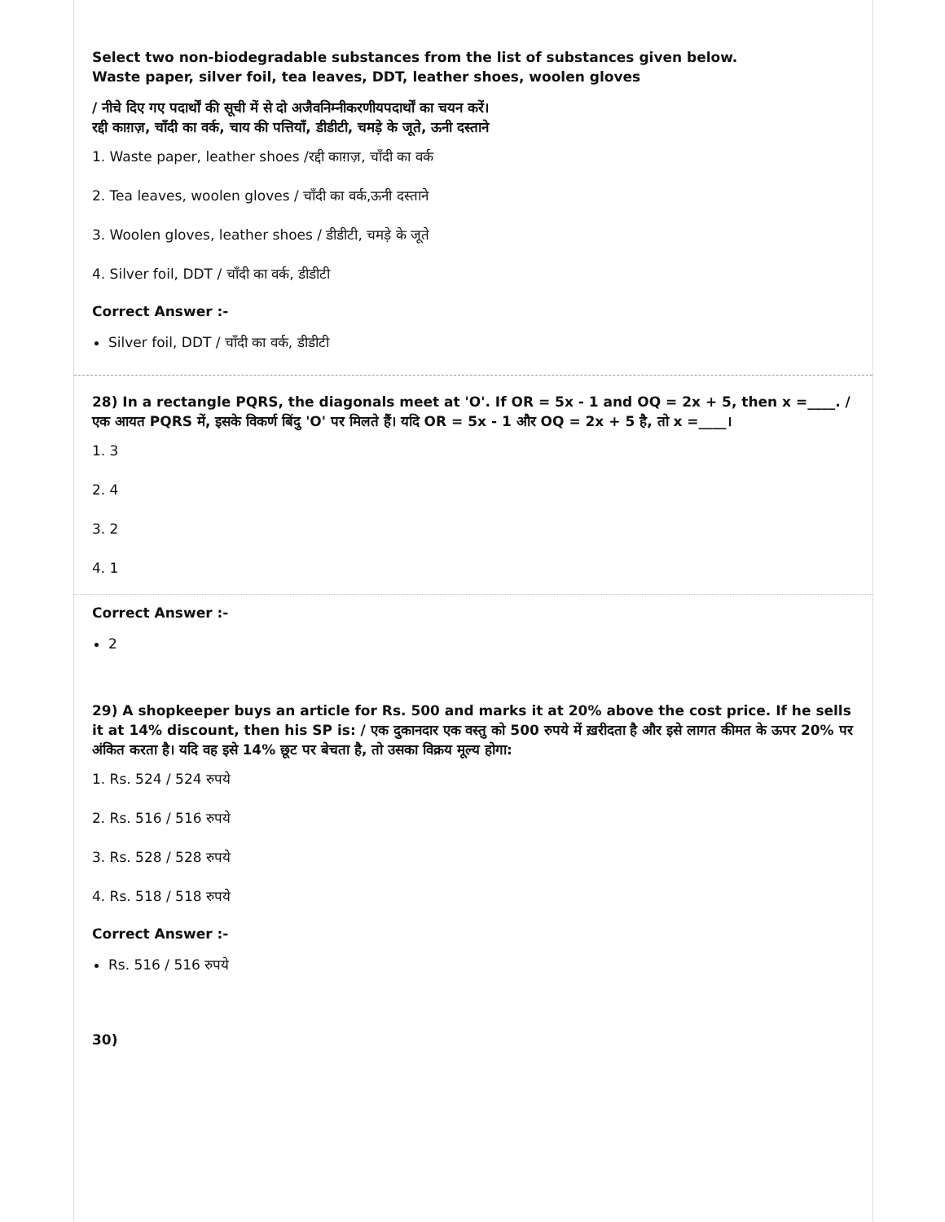Select two non-biodegradable substances from the list of substances given below.
Waste paper, silver foil, tea leaves, DDT, leather shoes, woolen gloves
/ नीचे दिए गए पदार्थों की सूची में से दो अजैवनिम्नीकरणीयपदार्थों का चयन करें।
रद्दी काग़ज़, चाँदी का वर्क, चाय की पत्तियाँ, डीडीटी, चमड़े के जूते, ऊनी दस्ताने
1. Waste paper, leather shoes /रद्दी काग़ज़, चाँदी का वर्क
2. Tea leaves, woolen gloves / चाँदी का वर्क,ऊनी दस्ताने
3. Woolen gloves, leather shoes / डीडीटी, चमड़े के जूते
4. Silver foil, DDT / चाँदी का वर्क, डीडीटी
Correct Answer :-
Silver foil, DDT / चाँदी का वर्क, डीडीटी
28) In a rectangle PQRS, the diagonals meet at 'O'. If OR = 5x - 1 and OQ = 2x + 5, then x =____. / एक आयत PQRS में, इसके विकर्ण बिंदु 'O' पर मिलते हैं। यदि OR = 5x - 1 और OQ = 2x + 5 है, तो x =____।
1. 3
2. 4
3. 2
4. 1
Correct Answer :-
2
29) A shopkeeper buys an article for Rs. 500 and marks it at 20% above the cost price. If he sells it at 14% discount, then his SP is: / एक दुकानदार एक वस्तु को 500 रुपये में ख़रीदता है और इसे लागत कीमत के ऊपर 20% पर अंकित करता है। यदि वह इसे 14% छूट पर बेचता है, तो उसका विक्रय मूल्य होगा:
1. Rs. 524 / 524 रुपये
2. Rs. 516 / 516 रुपये
3. Rs. 528 / 528 रुपये
4. Rs. 518 / 518 रुपये
Correct Answer :-
Rs. 516 / 516 रुपये
30)